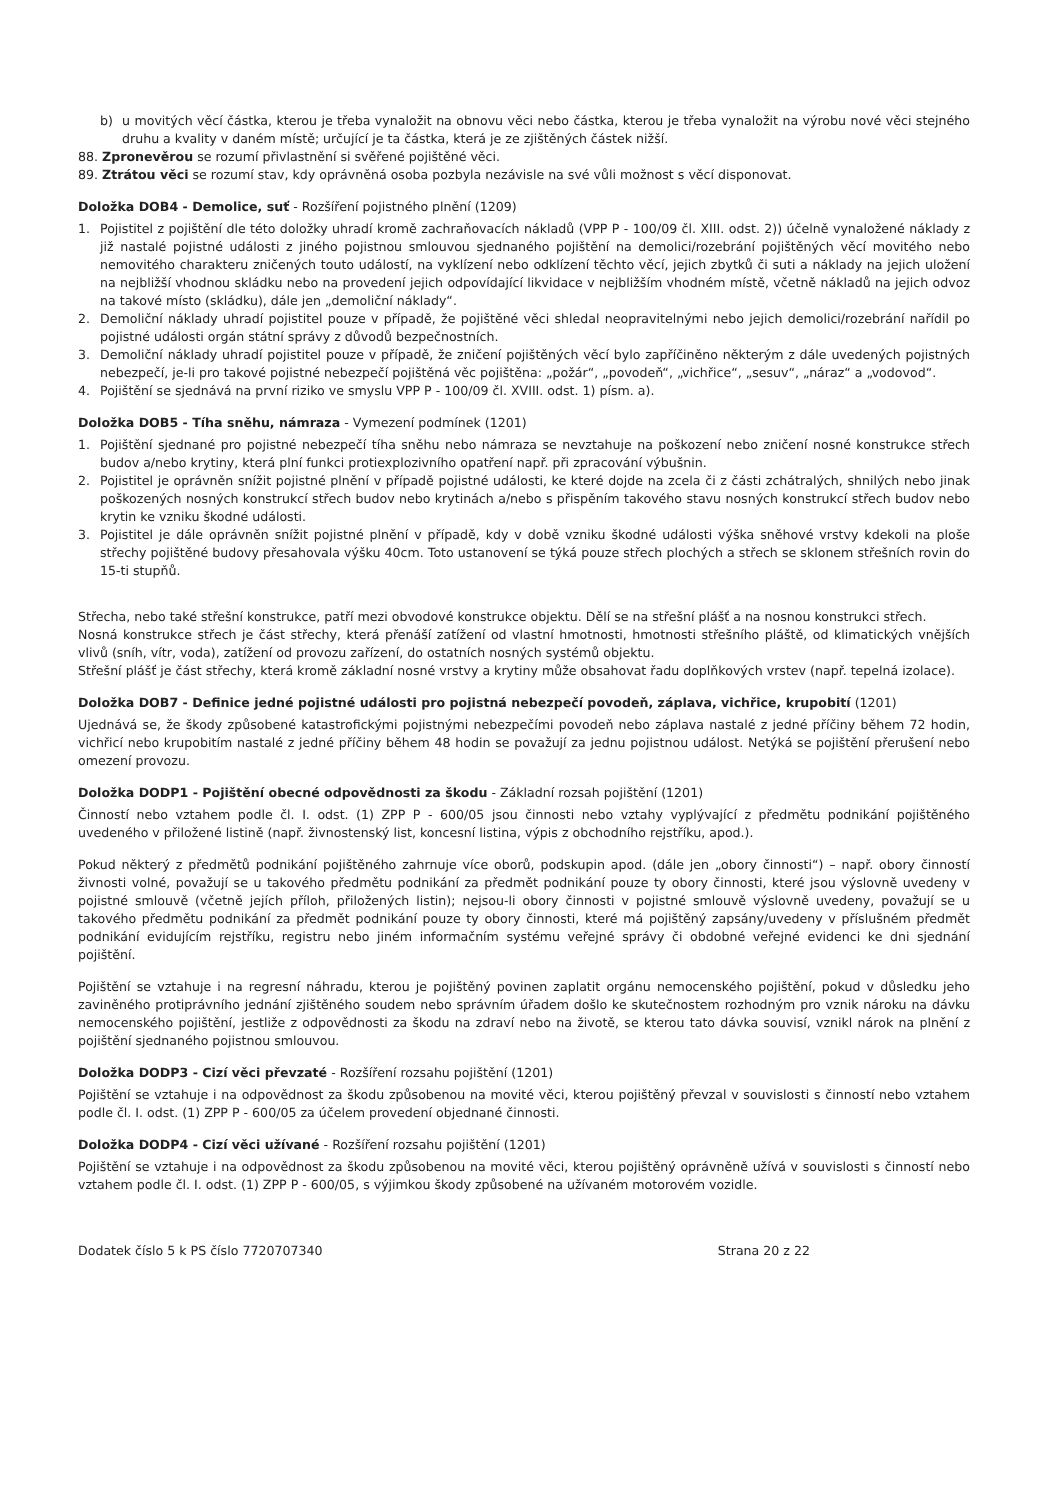b) u movitých věcí částka, kterou je třeba vynaložit na obnovu věci nebo částka, kterou je třeba vynaložit na výrobu nové věci stejného druhu a kvality v daném místě; určující je ta částka, která je ze zjištěných částek nižší.
88. Zpronevěrou se rozumí přivlastnění si svěřené pojištěné věci.
89. Ztrátou věci se rozumí stav, kdy oprávněná osoba pozbyla nezávisle na své vůli možnost s věcí disponovat.
Doložka DOB4 - Demolice, suť - Rozšíření pojistného plnění (1209)
1. Pojistitel z pojištění dle této doložky uhradí kromě zachraňovacích nákladů (VPP P - 100/09 čl. XIII. odst. 2)) účelně vynaložené náklady z již nastalé pojistné události z jiného pojistnou smlouvou sjednaného pojištění na demolici/rozebrání pojištěných věcí movitého nebo nemovitého charakteru zničených touto událostí, na vyklízení nebo odklízení těchto věcí, jejich zbytků či suti a náklady na jejich uložení na nejbližší vhodnou skládku nebo na provedení jejich odpovídající likvidace v nejbližším vhodném místě, včetně nákladů na jejich odvoz na takové místo (skládku), dále jen „demoliční náklady“.
2. Demoliční náklady uhradí pojistitel pouze v případě, že pojištěné věci shledal neopravitelnými nebo jejich demolici/rozebrání nařídil po pojistné události orgán státní správy z důvodů bezpečnostních.
3. Demoliční náklady uhradí pojistitel pouze v případě, že zničení pojištěných věcí bylo zapříčiněno některým z dále uvedených pojistných nebezpečí, je-li pro takové pojistné nebezpečí pojištěná věc pojištěna: „požár“, „povodeň“, „vichřice“, „sesuv“, „náraz“ a „vodovod“.
4. Pojištění se sjednává na první riziko ve smyslu VPP P - 100/09 čl. XVIII. odst. 1) písm. a).
Doložka DOB5 - Tíha sněhu, námraza - Vymezení podmínek (1201)
1. Pojištění sjednané pro pojistné nebezpečí tíha sněhu nebo námraza se nevztahuje na poškození nebo zničení nosné konstrukce střech budov a/nebo krytiny, která plní funkci protiexplozivního opatření např. při zpracování výbušnin.
2. Pojistitel je oprávněn snížit pojistné plnění v případě pojistné události, ke které dojde na zcela či z části zchátralých, shnilých nebo jinak poškozených nosných konstrukcí střech budov nebo krytinách a/nebo s přispěním takového stavu nosných konstrukcí střech budov nebo krytin ke vzniku škodné události.
3. Pojistitel je dále oprávněn snížit pojistné plnění v případě, kdy v době vzniku škodné události výška sněhové vrstvy kdekoli na ploše střechy pojištěné budovy přesahovala výšku 40cm. Toto ustanovení se týká pouze střech plochých a střech se sklonem střešních rovin do 15-ti stupňů.
Střecha, nebo také střešní konstrukce, patří mezi obvodové konstrukce objektu. Dělí se na střešní plášť a na nosnou konstrukci střech.
Nosná konstrukce střech je část střechy, která přenáší zatížení od vlastní hmotnosti, hmotnosti střešního pláště, od klimatických vnějších vlivů (sníh, vítr, voda), zatížení od provozu zařízení, do ostatních nosných systémů objektu.
Střešní plášť je část střechy, která kromě základní nosné vrstvy a krytiny může obsahovat řadu doplňkových vrstev (např. tepelná izolace).
Doložka DOB7 - Definice jedné pojistné události pro pojistná nebezpečí povodeň, záplava, vichřice, krupobití (1201)
Ujednává se, že škody způsobené katastrofickými pojistnými nebezpečími povodeň nebo záplava nastalé z jedné příčiny během 72 hodin, vichřicí nebo krupobitím nastalé z jedné příčiny během 48 hodin se považují za jednu pojistnou událost. Netýká se pojištění přerušení nebo omezení provozu.
Doložka DODP1 - Pojištění obecné odpovědnosti za škodu - Základní rozsah pojištění (1201)
Činností nebo vztahem podle čl. I. odst. (1) ZPP P - 600/05 jsou činnosti nebo vztahy vyplývající z předmětu podnikání pojištěného uvedeného v přiložené listině (např. živnostenský list, koncesní listina, výpis z obchodního rejstříku, apod.).
Pokud některý z předmětů podnikání pojištěného zahrnuje více oborů, podskupin apod. (dále jen „obory činnosti“) – např. obory činností živnosti volné, považují se u takového předmětu podnikání za předmět podnikání pouze ty obory činnosti, které jsou výslovně uvedeny v pojistné smlouvě (včetně jejích příloh, přiložených listin); nejsou-li obory činnosti v pojistné smlouvě výslovně uvedeny, považují se u takového předmětu podnikání za předmět podnikání pouze ty obory činnosti, které má pojištěný zapsány/uvedeny v příslušném předmět podnikání evidujícím rejstříku, registru nebo jiném informačním systému veřejné správy či obdobné veřejné evidenci ke dni sjednání pojištění.
Pojištění se vztahuje i na regresní náhradu, kterou je pojištěný povinen zaplatit orgánu nemocenského pojištění, pokud v důsledku jeho zaviněného protiprávního jednání zjištěného soudem nebo správním úřadem došlo ke skutečnostem rozhodným pro vznik nároku na dávku nemocenského pojištění, jestliže z odpovědnosti za škodu na zdraví nebo na životě, se kterou tato dávka souvisí, vznikl nárok na plnění z pojištění sjednaného pojistnou smlouvou.
Doložka DODP3 - Cizí věci převzaté - Rozšíření rozsahu pojištění (1201)
Pojištění se vztahuje i na odpovědnost za škodu způsobenou na movité věci, kterou pojištěný převzal v souvislosti s činností nebo vztahem podle čl. I. odst. (1) ZPP P - 600/05 za účelem provedení objednané činnosti.
Doložka DODP4 - Cizí věci užívané - Rozšíření rozsahu pojištění (1201)
Pojištění se vztahuje i na odpovědnost za škodu způsobenou na movité věci, kterou pojištěný oprávněně užívá v souvislosti s činností nebo vztahem podle čl. I. odst. (1) ZPP P - 600/05, s výjimkou škody způsobené na užívaném motorovém vozidle.
Dodatek číslo 5 k PS číslo 7720707340 Strana 20 z 22